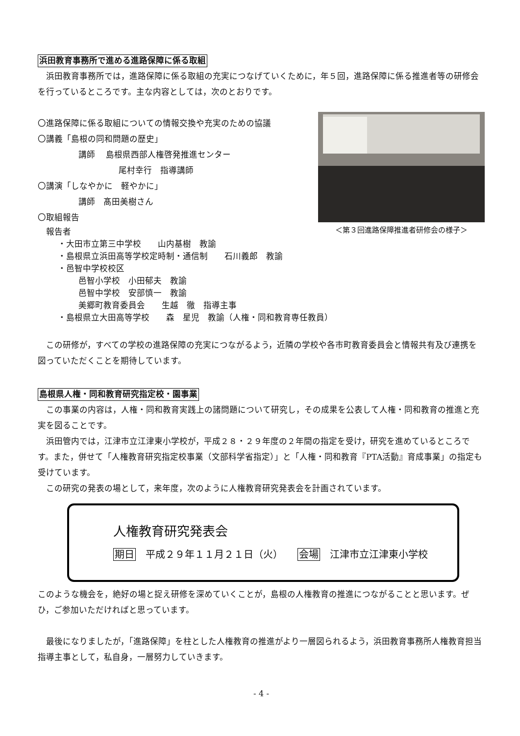浜田教育事務所で進める進路保障に係る取組
浜田教育事務所では，進路保障に係る取組の充実につなげていくために，年５回，進路保障に係る推進者等の研修会を行っているところです。主な内容としては，次のとおりです。
＜第３回進路保障推進者研修会の様子＞
〇進路保障に係る取組についての情報交換や充実のための協議
〇講義「島根の同和問題の歴史」
講師　 島根県西部人権啓発推進センター
尾村幸行　指導講師
〇講演「しなやかに　軽やかに」
講師　髙田美樹さん
〇取組報告
報告者
・大田市立第三中学校　　山内基樹　教諭
・島根県立浜田高等学校定時制・通信制　　石川義郎　教諭
・邑智中学校校区
邑智小学校　小田郁夫　教諭
邑智中学校　安部慎一　教諭
美郷町教育委員会　　生越　徹　指導主事
・島根県立大田高等学校　　森　星児　教諭（人権・同和教育専任教員）
この研修が，すべての学校の進路保障の充実につながるよう，近隣の学校や各市町教育委員会と情報共有及び連携を図っていただくことを期待しています。
島根県人権・同和教育研究指定校・園事業
この事業の内容は，人権・同和教育実践上の諸問題について研究し，その成果を公表して人権・同和教育の推進と充実を図ることです。
浜田管内では，江津市立江津東小学校が，平成２８・２９年度の２年間の指定を受け，研究を進めているところです。また，併せて「人権教育研究指定校事業（文部科学省指定）」と「人権・同和教育『PTA活動』育成事業」の指定も受けています。
この研究の発表の場として，来年度，次のように人権教育研究発表会を計画されています。
人権教育研究発表会
期日　平成２９年１１月２１日（火）　　会場　江津市立江津東小学校
このような機会を，絶好の場と捉え研修を深めていくことが，島根の人権教育の推進につながることと思います。ぜひ，ご参加いただければと思っています。
最後になりましたが，「進路保障」を柱とした人権教育の推進がより一層図られるよう，浜田教育事務所人権教育担当指導主事として，私自身，一層努力していきます。
- 4 -